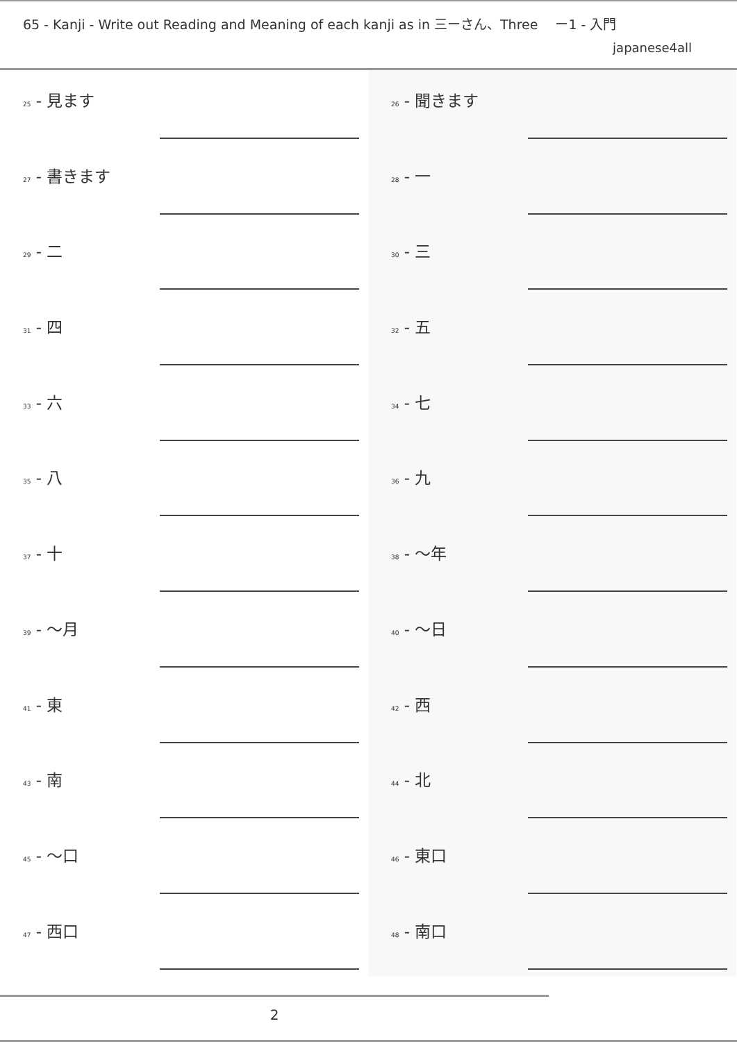65 - Kanji - Write out Reading and Meaning of each kanji as in 三ーさん、Three 　ー1 - 入門
japanese4all
25 - 見ます
27 - 書きます
29 - 二
31 - 四
33 - 六
35 - 八
37 - 十
39 - 〜月
41 - 東
43 - 南
45 - 〜口
47 - 西口
26 - 聞きます
28 - 一
30 - 三
32 - 五
34 - 七
36 - 九
38 - 〜年
40 - 〜日
42 - 西
44 - 北
46 - 東口
48 - 南口
2